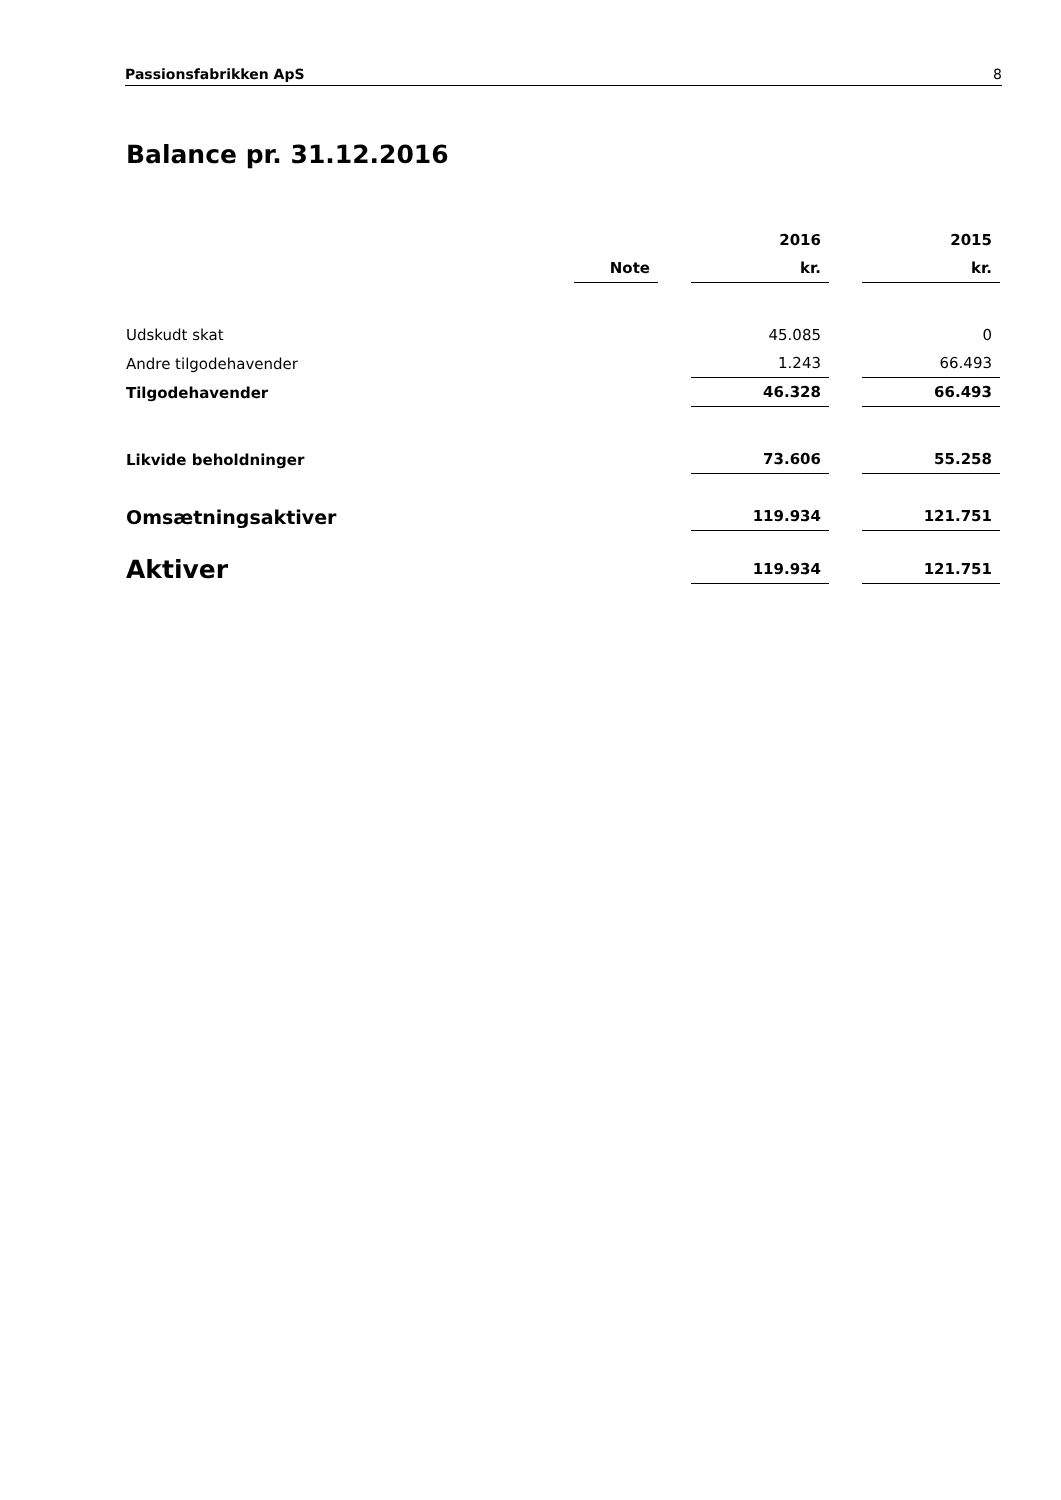Passionsfabrikken ApS 8
Balance pr. 31.12.2016
| | | | 2016 | | 2015 |
| --- | --- | --- | --- | --- | --- |
| | Note | | kr. | | kr. |
| Udskudt skat | | | 45.085 | | 0 |
| Andre tilgodehavender | | | 1.243 | | 66.493 |
| Tilgodehavender | | | 46.328 | | 66.493 |
| Likvide beholdninger | | | 73.606 | | 55.258 |
| Omsætningsaktiver | | | 119.934 | | 121.751 |
| Aktiver | | | 119.934 | | 121.751 |